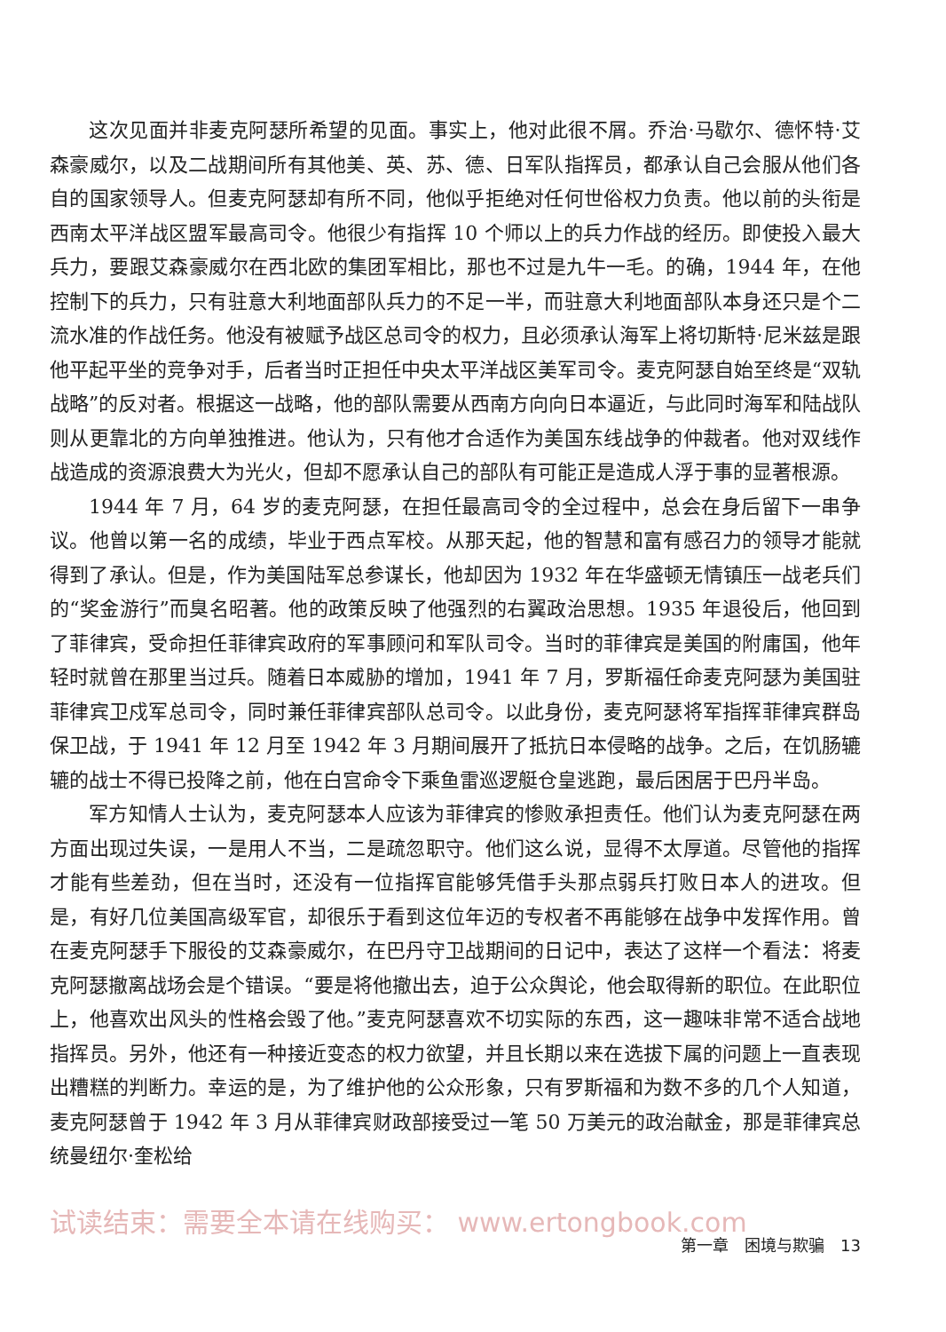这次见面并非麦克阿瑟所希望的见面。事实上，他对此很不屑。乔治·马歇尔、德怀特·艾森豪威尔，以及二战期间所有其他美、英、苏、德、日军队指挥员，都承认自己会服从他们各自的国家领导人。但麦克阿瑟却有所不同，他似乎拒绝对任何世俗权力负责。他以前的头衔是西南太平洋战区盟军最高司令。他很少有指挥 10 个师以上的兵力作战的经历。即使投入最大兵力，要跟艾森豪威尔在西北欧的集团军相比，那也不过是九牛一毛。的确，1944 年，在他控制下的兵力，只有驻意大利地面部队兵力的不足一半，而驻意大利地面部队本身还只是个二流水准的作战任务。他没有被赋予战区总司令的权力，且必须承认海军上将切斯特·尼米兹是跟他平起平坐的竞争对手，后者当时正担任中央太平洋战区美军司令。麦克阿瑟自始至终是“双轨战略”的反对者。根据这一战略，他的部队需要从西南方向向日本逼近，与此同时海军和陆战队则从更靠北的方向单独推进。他认为，只有他才合适作为美国东线战争的仲裁者。他对双线作战造成的资源浪费大为光火，但却不愿承认自己的部队有可能正是造成人浮于事的显著根源。
1944 年 7 月，64 岁的麦克阿瑟，在担任最高司令的全过程中，总会在身后留下一串争议。他曾以第一名的成绩，毕业于西点军校。从那天起，他的智慧和富有感召力的领导才能就得到了承认。但是，作为美国陆军总参谋长，他却因为 1932 年在华盛顿无情镇压一战老兵们的“奖金游行”而臭名昭著。他的政策反映了他强烈的右翼政治思想。1935 年退役后，他回到了菲律宾，受命担任菲律宾政府的军事顾问和军队司令。当时的菲律宾是美国的附庸国，他年轻时就曾在那里当过兵。随着日本威胁的增加，1941 年 7 月，罗斯福任命麦克阿瑟为美国驻菲律宾卫戍军总司令，同时兼任菲律宾部队总司令。以此身份，麦克阿瑟将军指挥菲律宾群岛保卫战，于 1941 年 12 月至 1942 年 3 月期间展开了抵抗日本侵略的战争。之后，在饥肠辘辘的战士不得已投降之前，他在白宫命令下乘鱼雷巡逻艇仓皇逃跑，最后困居于巴丹半岛。
军方知情人士认为，麦克阿瑟本人应该为菲律宾的惨败承担责任。他们认为麦克阿瑟在两方面出现过失误，一是用人不当，二是疏忽职守。他们这么说，显得不太厚道。尽管他的指挥才能有些差劲，但在当时，还没有一位指挥官能够凭借手头那点弱兵打败日本人的进攻。但是，有好几位美国高级军官，却很乐于看到这位年迈的专权者不再能够在战争中发挥作用。曾在麦克阿瑟手下服役的艾森豪威尔，在巴丹守卫战期间的日记中，表达了这样一个看法：将麦克阿瑟撤离战场会是个错误。“要是将他撤出去，迫于公众舆论，他会取得新的职位。在此职位上，他喜欢出风头的性格会毁了他。”麦克阿瑟喜欢不切实际的东西，这一趣味非常不适合战地指挥员。另外，他还有一种接近变态的权力欲望，并且长期以来在选拔下属的问题上一直表现出糟糕的判断力。幸运的是，为了维护他的公众形象，只有罗斯福和为数不多的几个人知道，麦克阿瑟曾于 1942 年 3 月从菲律宾财政部接受过一笔 50 万美元的政治献金，那是菲律宾总统曼纽尔·奎松给
试读结束：需要全本请在线购买： www.ertongbook.com
第一章　困境与欺骗　13